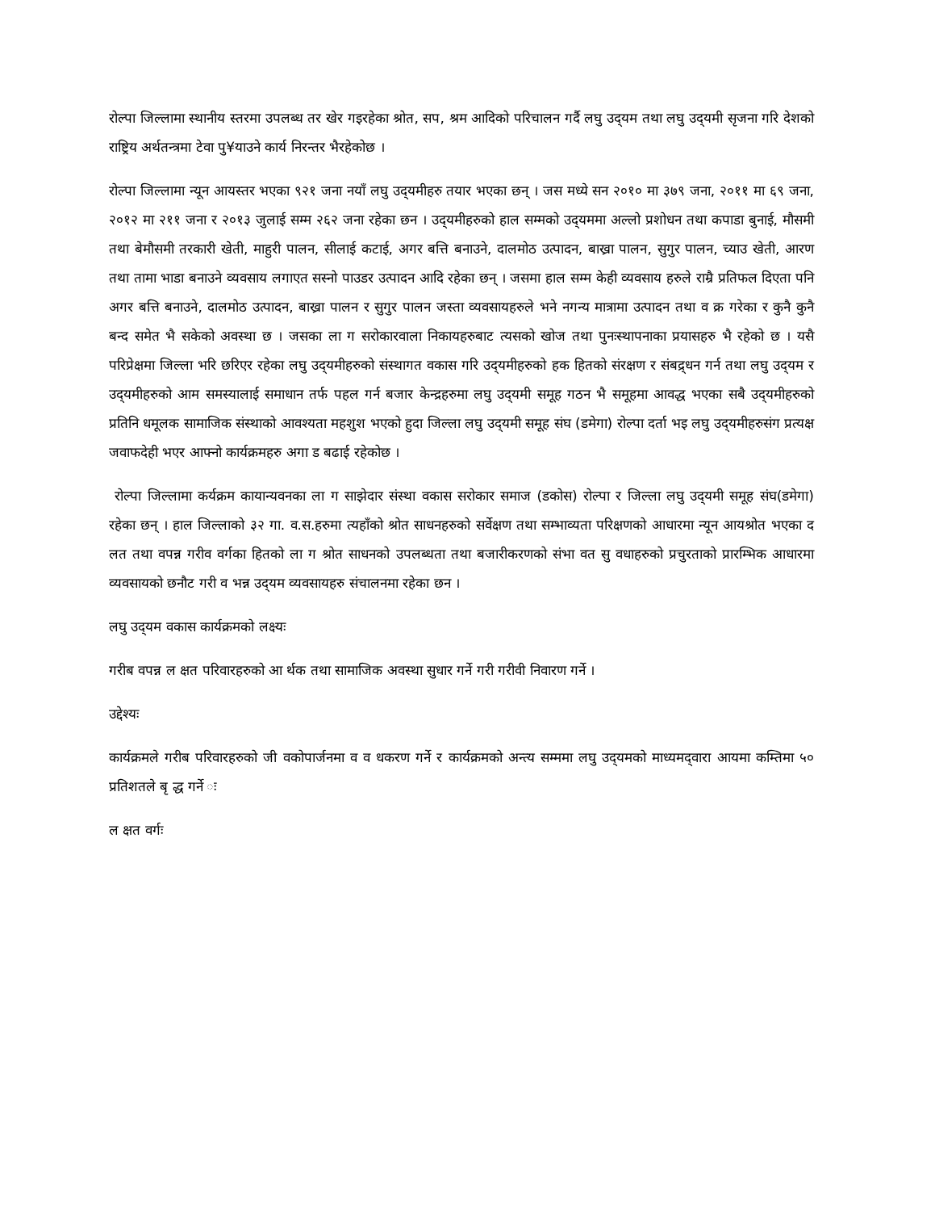रोल्पा जिल्लामा स्थानीय स्तरमा उपलब्ध तर खेर गइरहेका श्रोत, सप, श्रम आदिको परिचालन गर्दै लघु उद्‍यम तथा लघु उद्‍यमी सृजना गरि देशको राष्ट्रिय अर्थतन्त्रमा टेवा पु¥याउने कार्य निरन्तर भैरहेकोछ ।
रोल्पा जिल्लामा न्यून आयस्तर भएका ९२१ जना नयाँ लघु उद्‍यमीहरु तयार भएका छन् । जस मध्ये सन २०१० मा ३७९ जना, २०११ मा ६९ जना, २०१२ मा २११ जना र २०१३ जुलाई सम्म २६२ जना रहेका छन । उद्‍यमीहरुको हाल सम्मको उद्‍यममा अल्लो प्रशोधन तथा कपाडा बुनाई, मौसमी तथा बेमौसमी तरकारी खेती, माहुरी पालन, सीलाई कटाई, अगर बत्ति बनाउने, दालमोठ उत्पादन, बाख्रा पालन, सुगुर पालन, च्याउ खेती, आरण तथा तामा भाडा बनाउने व्यवसाय लगाएत सस्नो पाउडर उत्पादन आदि रहेका छन् । जसमा हाल सम्म केही व्यवसाय हरुले राम्रै प्रतिफल दिएता पनि अगर बत्ति बनाउने, दालमोठ उत्पादन, बाख्रा पालन र सुगुर पालन जस्ता व्यवसायहरुले भने नगन्य मात्रामा उत्पादन तथा व क्र गरेका र कुनै कुनै बन्द समेत भै सकेको अवस्था छ । जसका ला ग सरोकारवाला निकायहरुबाट त्यसको खोज तथा पुनःस्थापनाका प्रयासहरु भै रहेको छ । यसै परिप्रेक्षमा जिल्ला भरि छरिएर रहेका लघु उद्‍यमीहरुको संस्थागत वकास गरि उद्‍यमीहरुको हक हितको संरक्षण र संबद्र्धन गर्न तथा लघु उद्‍यम र उद्‍यमीहरुको आम समस्यालाई समाधान तर्फ पहल गर्न बजार केन्द्रहरुमा लघु उद्‍यमी समूह गठन भै समूहमा आवद्ध भएका सबै उद्‍यमीहरुको प्रतिनि धमूलक सामाजिक संस्थाको आवश्यता महशुश भएको हुदा जिल्ला लघु उद्‍यमी समूह संघ (डमेगा) रोल्पा दर्ता भइ लघु उद्‍यमीहरुसंग प्रत्यक्ष जवाफदेही भएर आफ्नो कार्यक्रमहरु अगा ड बढाई रहेकोछ ।
रोल्पा जिल्लामा कर्यक्रम कायान्यवनका ला ग साझेदार संस्था वकास सरोकार समाज (डकोस) रोल्पा र जिल्ला लघु उद्‍यमी समूह संघ(डमेगा) रहेका छन् । हाल जिल्लाको ३२ गा. व.स.हरुमा त्यहाँको श्रोत साधनहरुको सर्वेक्षण तथा सम्भाव्यता परिक्षणको आधारमा न्यून आयश्रोत भएका द लत तथा वपन्न गरीव वर्गका हितको ला ग श्रोत साधनको उपलब्धता तथा बजारीकरणको संभा वत सु वधाहरुको प्रचुरताको प्रारम्भिक आधारमा व्यवसायको छनौट गरी व भन्न उद्‍यम व्यवसायहरु संचालनमा रहेका छन ।
लघु उद्‍यम वकास कार्यक्रमको लक्ष्यः
गरीब वपन्न ल क्षत परिवारहरुको आ र्थक तथा सामाजिक अवस्था सुधार गर्ने गरी गरीवी निवारण गर्ने ।
उद्देश्यः
कार्यक्रमले गरीब परिवारहरुको जी वकोपार्जनमा व व धकरण गर्ने र कार्यक्रमको अन्त्य सम्ममा लघु उद्‍यमको माध्यमद्‍वारा आयमा कम्तिमा ५० प्रतिशतले बृ द्ध गर्ने ः
ल क्षत वर्गः